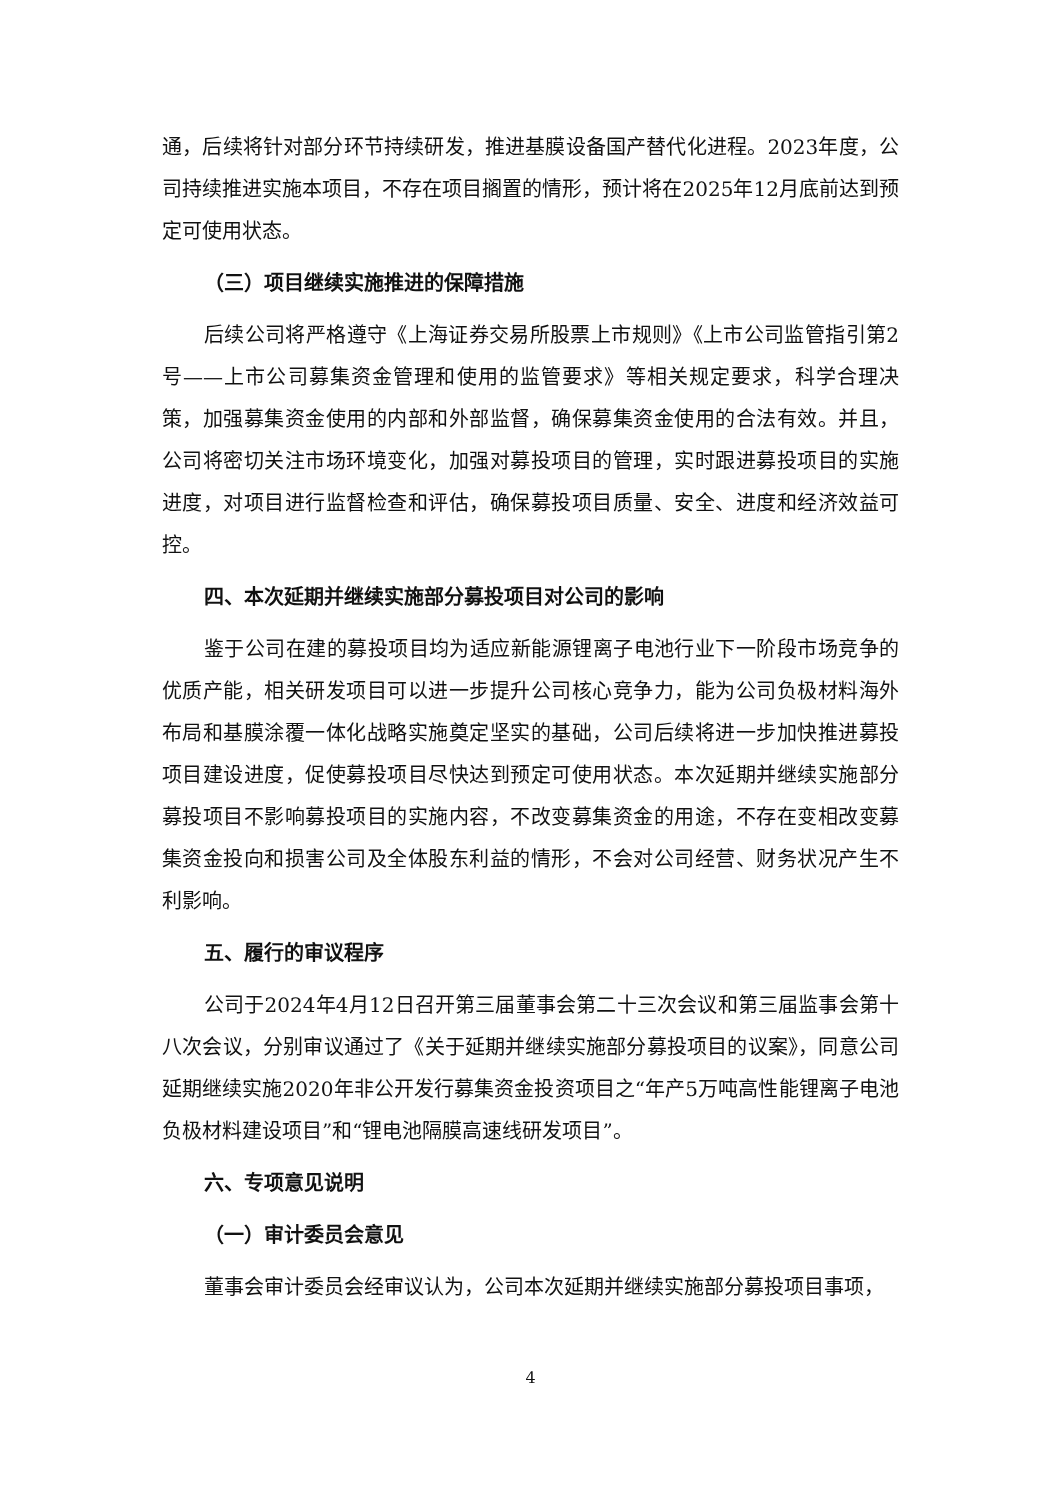通，后续将针对部分环节持续研发，推进基膜设备国产替代化进程。2023年度，公司持续推进实施本项目，不存在项目搁置的情形，预计将在2025年12月底前达到预定可使用状态。
（三）项目继续实施推进的保障措施
后续公司将严格遵守《上海证券交易所股票上市规则》《上市公司监管指引第2号——上市公司募集资金管理和使用的监管要求》等相关规定要求，科学合理决策，加强募集资金使用的内部和外部监督，确保募集资金使用的合法有效。并且，公司将密切关注市场环境变化，加强对募投项目的管理，实时跟进募投项目的实施进度，对项目进行监督检查和评估，确保募投项目质量、安全、进度和经济效益可控。
四、本次延期并继续实施部分募投项目对公司的影响
鉴于公司在建的募投项目均为适应新能源锂离子电池行业下一阶段市场竞争的优质产能，相关研发项目可以进一步提升公司核心竞争力，能为公司负极材料海外布局和基膜涂覆一体化战略实施奠定坚实的基础，公司后续将进一步加快推进募投项目建设进度，促使募投项目尽快达到预定可使用状态。本次延期并继续实施部分募投项目不影响募投项目的实施内容，不改变募集资金的用途，不存在变相改变募集资金投向和损害公司及全体股东利益的情形，不会对公司经营、财务状况产生不利影响。
五、履行的审议程序
公司于2024年4月12日召开第三届董事会第二十三次会议和第三届监事会第十八次会议，分别审议通过了《关于延期并继续实施部分募投项目的议案》，同意公司延期继续实施2020年非公开发行募集资金投资项目之“年产5万吨高性能锂离子电池负极材料建设项目”和“锂电池隔膜高速线研发项目”。
六、专项意见说明
（一）审计委员会意见
董事会审计委员会经审议认为，公司本次延期并继续实施部分募投项目事项，
4